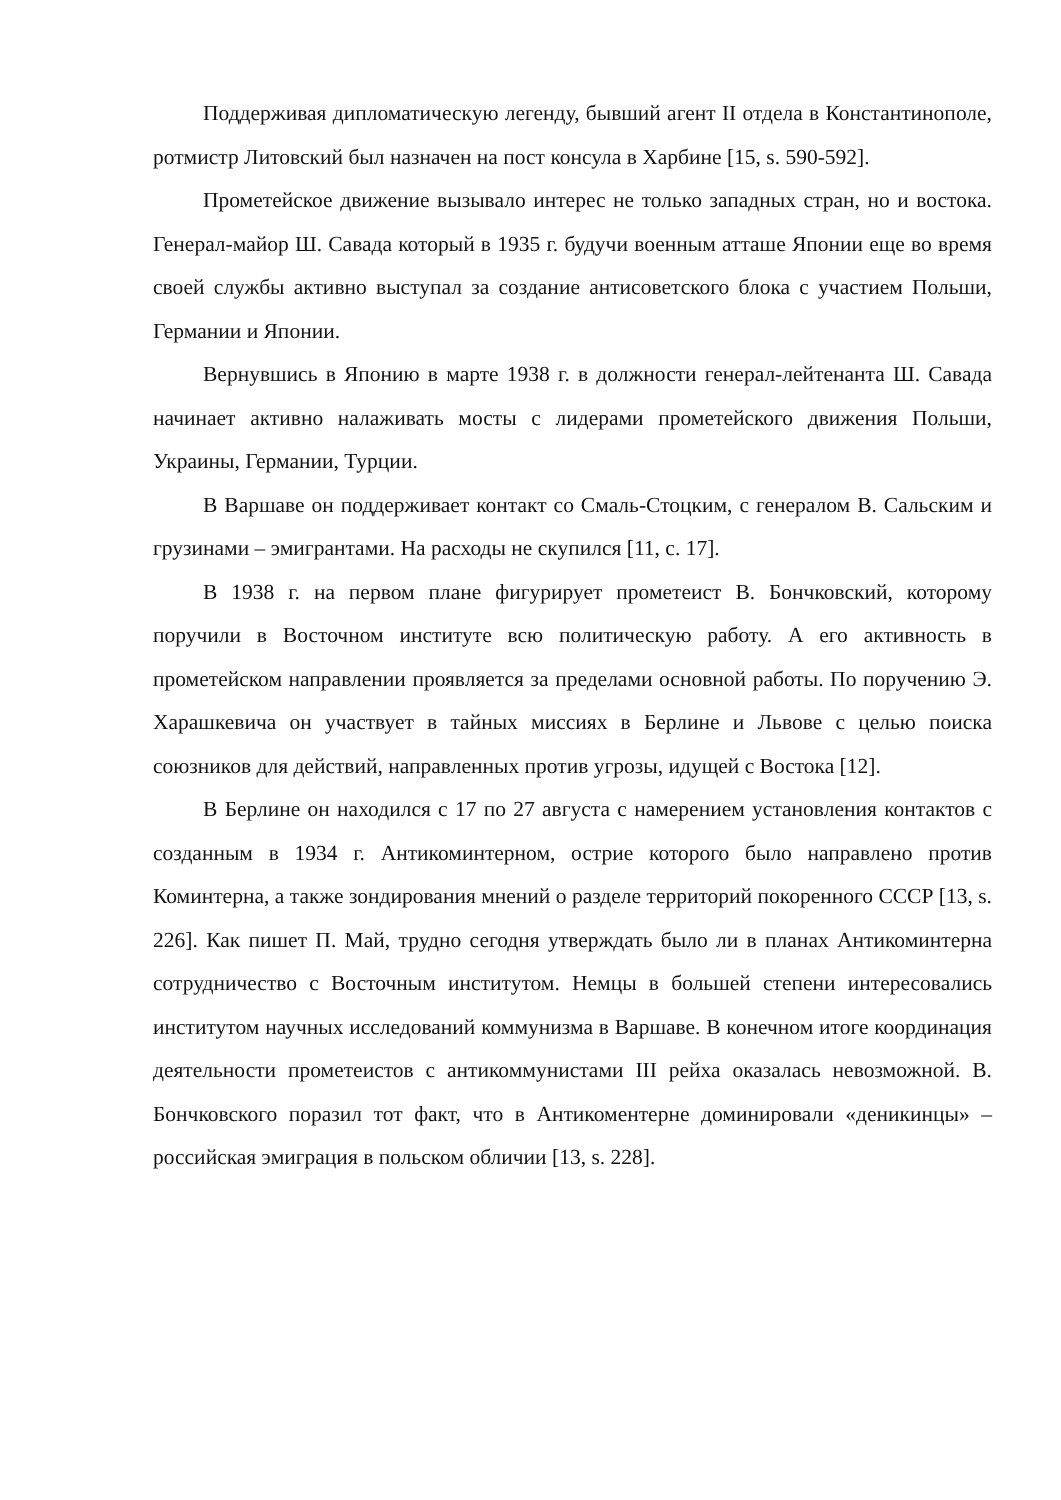Поддерживая дипломатическую легенду, бывший агент II отдела в Константинополе, ротмистр Литовский был назначен на пост консула в Харбине [15, s. 590-592].
Прометейское движение вызывало интерес не только западных стран, но и востока. Генерал-майор Ш. Савада который в 1935 г. будучи военным атташе Японии еще во время своей службы активно выступал за создание антисоветского блока с участием Польши, Германии и Японии.
Вернувшись в Японию в марте 1938 г. в должности генерал-лейтенанта Ш. Савада начинает активно налаживать мосты с лидерами прометейского движения Польши, Украины, Германии, Турции.
В Варшаве он поддерживает контакт со Смаль-Стоцким, с генералом В. Сальским и грузинами – эмигрантами. На расходы не скупился [11, с. 17].
В 1938 г. на первом плане фигурирует прометеист В. Бончковский, которому поручили в Восточном институте всю политическую работу. А его активность в прометейском направлении проявляется за пределами основной работы. По поручению Э. Харашкевича он участвует в тайных миссиях в Берлине и Львове с целью поиска союзников для действий, направленных против угрозы, идущей с Востока [12].
В Берлине он находился с 17 по 27 августа с намерением установления контактов с созданным в 1934 г. Антикоминтерном, острие которого было направлено против Коминтерна, а также зондирования мнений о разделе территорий покоренного СССР [13, s. 226]. Как пишет П. Май, трудно сегодня утверждать было ли в планах Антикоминтерна сотрудничество с Восточным институтом. Немцы в большей степени интересовались институтом научных исследований коммунизма в Варшаве. В конечном итоге координация деятельности прометеистов с антикоммунистами III рейха оказалась невозможной. В. Бончковского поразил тот факт, что в Антикоментерне доминировали «деникинцы» – российская эмиграция в польском обличии [13, s. 228].